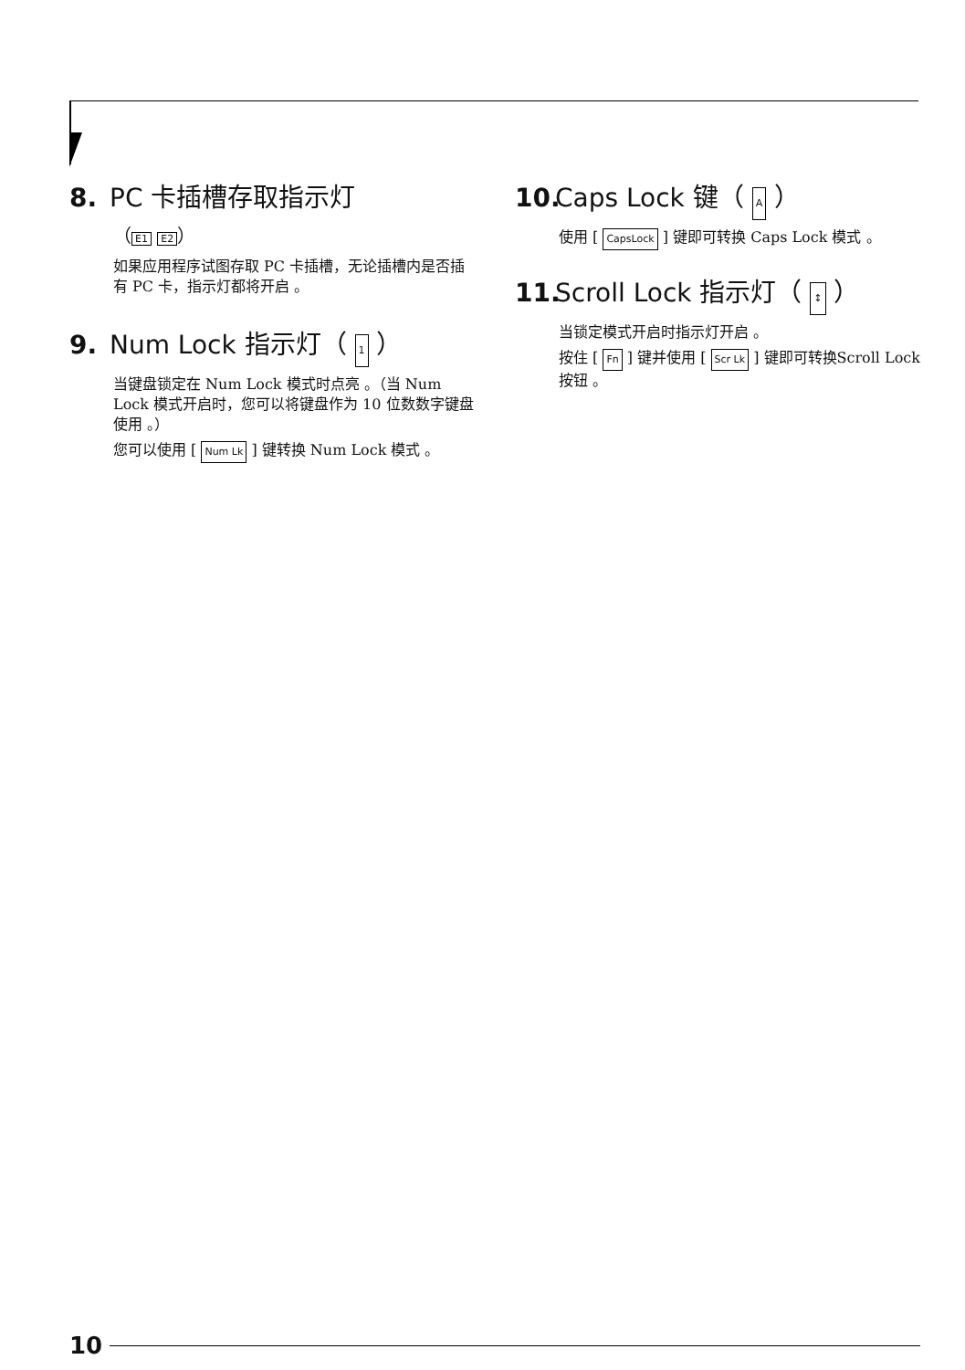8. PC 卡插槽存取指示灯
（ E1 E2 ）
如果应用程序试图存取 PC 卡插槽，无论插槽内是否插有 PC 卡，指示灯都将开启 。
9. Num Lock 指示灯（ 1 ）
当键盘锁定在 Num Lock 模式时点亮 。（当 Num Lock 模式开启时，您可以将键盘作为 10 位数数字键盘使用 。）
您可以使用 [ Num Lk ] 键转换 Num Lock 模式 。
10. Caps Lock 键（ A ）
使用 [ CapsLock ] 键即可转换 Caps Lock 模式 。
11. Scroll Lock 指示灯（ ↕ ）
当锁定模式开启时指示灯开启 。
按住 [ Fn ] 键并使用 [ Scr Lk ] 键即可转换Scroll Lock 按钮 。
10